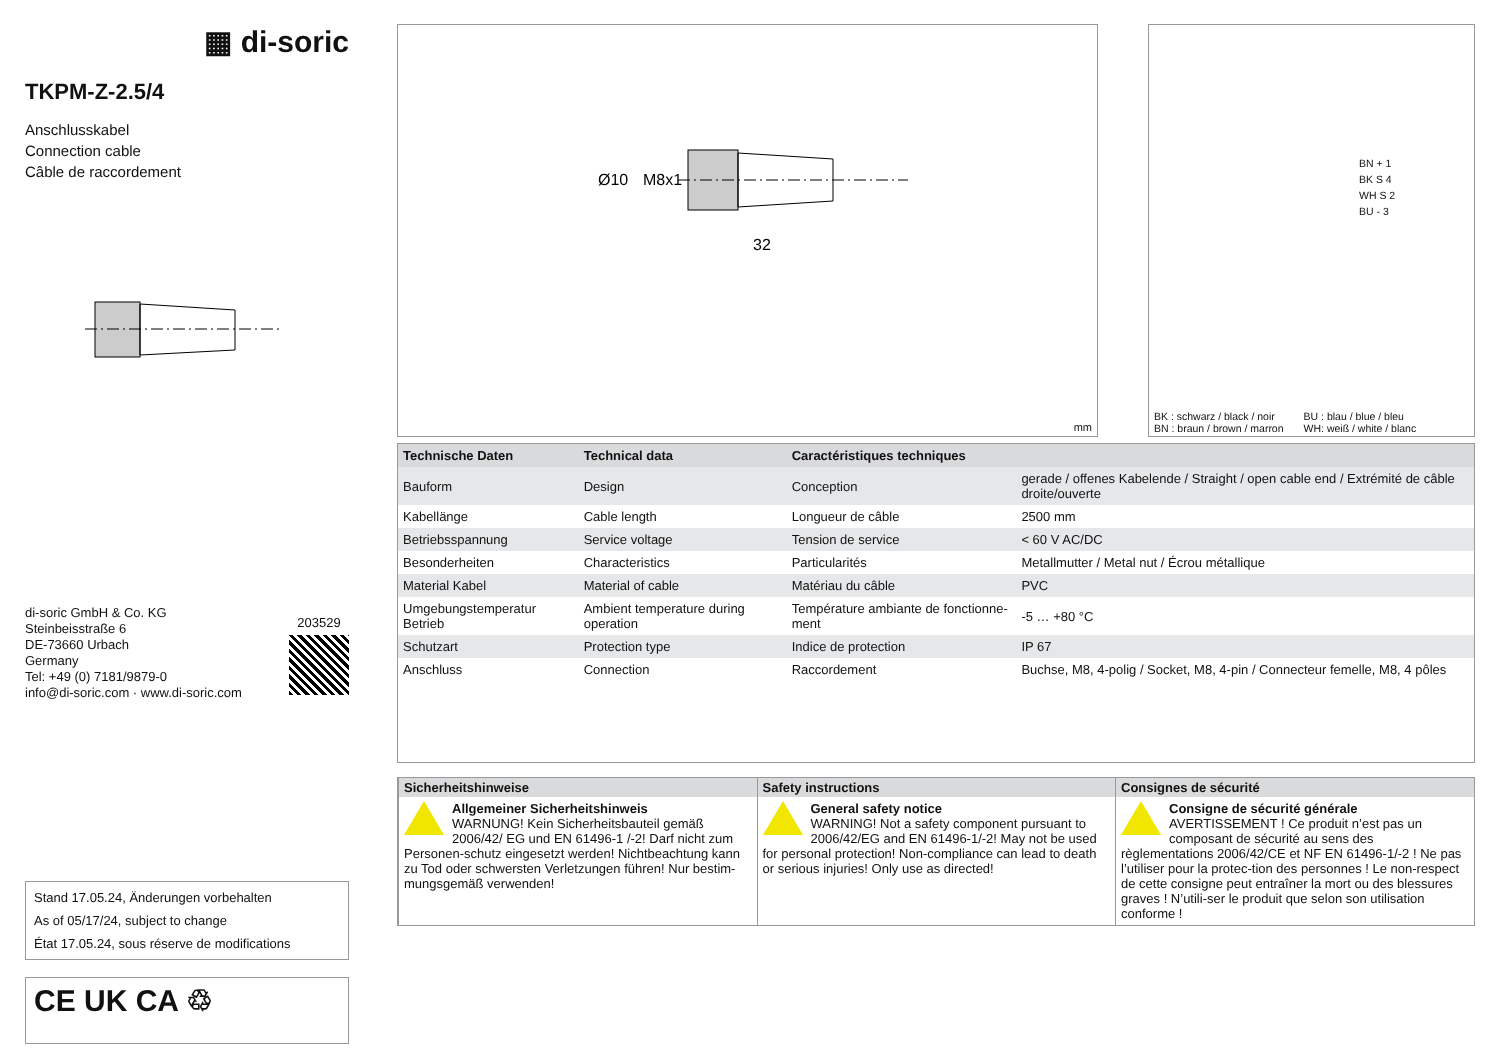▦ di-soric
TKPM-Z-2.5/4
Anschlusskabel
Connection cable
Câble de raccordement
di-soric GmbH & Co. KG
Steinbeisstraße 6
DE-73660 Urbach
Germany
Tel: +49 (0) 7181/9879-0
info@di-soric.com · www.di-soric.com
203529
Stand 17.05.24, Änderungen vorbehalten
As of 05/17/24, subject to change
État 17.05.24, sous réserve de modifications
CE UK CA ♲
Ø10
M8x1
32
mm
BN + 1
BK S 4
WH S 2
BU - 3
BK : schwarz / black / noir
BN : braun / brown / marron
BU : blau / blue / bleu
WH: weiß / white / blanc
| Technische Daten | Technical data | Caractéristiques techniques | |
| --- | --- | --- | --- |
| Bauform | Design | Conception | gerade / offenes Kabelende / Straight / open cable end / Extrémité de câble droite/ouverte |
| Kabellänge | Cable length | Longueur de câble | 2500 mm |
| Betriebsspannung | Service voltage | Tension de service | < 60 V AC/DC |
| Besonderheiten | Characteristics | Particularités | Metallmutter / Metal nut / Écrou métallique |
| Material Kabel | Material of cable | Matériau du câble | PVC |
| Umgebungstemperatur Betrieb | Ambient temperature during operation | Température ambiante de fonctionne-ment | -5 … +80 °C |
| Schutzart | Protection type | Indice de protection | IP 67 |
| Anschluss | Connection | Raccordement | Buchse, M8, 4-polig / Socket, M8, 4-pin / Connecteur femelle, M8, 4 pôles |
| Sicherheitshinweise | Safety instructions | Consignes de sécurité |
| --- | --- | --- |
| Allgemeiner Sicherheitshinweis WARNUNG! Kein Sicherheitsbauteil gemäß 2006/42/ EG und EN 61496-1 /-2! Darf nicht zum Personen-schutz eingesetzt werden! Nichtbeachtung kann zu Tod oder schwersten Verletzungen führen! Nur bestim-mungsgemäß verwenden! | General safety notice WARNING! Not a safety component pursuant to 2006/42/EG and EN 61496-1/-2! May not be used for personal protection! Non-compliance can lead to death or serious injuries! Only use as directed! | Consigne de sécurité générale AVERTISSEMENT ! Ce produit n’est pas un composant de sécurité au sens des règlementations 2006/42/CE et NF EN 61496-1/-2 ! Ne pas l’utiliser pour la protec-tion des personnes ! Le non-respect de cette consigne peut entraîner la mort ou des blessures graves ! N’utili-ser le produit que selon son utilisation conforme ! |